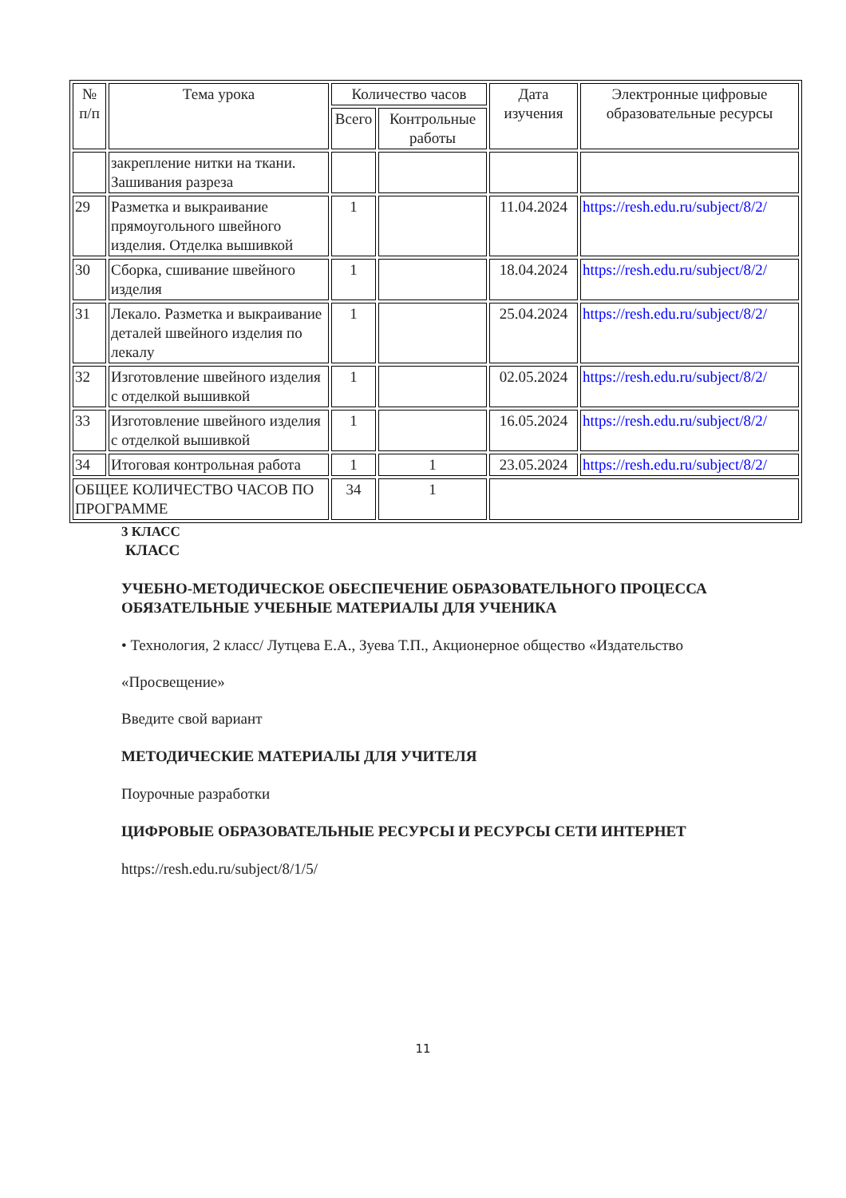| № п/п | Тема урока | Количество часов | | Дата изучения | Электронные цифровые образовательные ресурсы |
| --- | --- | --- | --- | --- | --- |
| | | Всего | Контрольные работы | | |
| | закрепление нитки на ткани. Зашивания разреза | | | | |
| 29 | Разметка и выкраивание прямоугольного швейного изделия. Отделка вышивкой | 1 | | 11.04.2024 | https://resh.edu.ru/subject/8/2/ |
| 30 | Сборка, сшивание швейного изделия | 1 | | 18.04.2024 | https://resh.edu.ru/subject/8/2/ |
| 31 | Лекало. Разметка и выкраивание деталей швейного изделия по лекалу | 1 | | 25.04.2024 | https://resh.edu.ru/subject/8/2/ |
| 32 | Изготовление швейного изделия с отделкой вышивкой | 1 | | 02.05.2024 | https://resh.edu.ru/subject/8/2/ |
| 33 | Изготовление швейного изделия с отделкой вышивкой | 1 | | 16.05.2024 | https://resh.edu.ru/subject/8/2/ |
| 34 | Итоговая контрольная работа | 1 | 1 | 23.05.2024 | https://resh.edu.ru/subject/8/2/ |
| ОБЩЕЕ КОЛИЧЕСТВО ЧАСОВ ПО ПРОГРАММЕ | | 34 | 1 | | |
3 КЛАСС
КЛАСС
УЧЕБНО-МЕТОДИЧЕСКОЕ ОБЕСПЕЧЕНИЕ ОБРАЗОВАТЕЛЬНОГО ПРОЦЕССА
ОБЯЗАТЕЛЬНЫЕ УЧЕБНЫЕ МАТЕРИАЛЫ ДЛЯ УЧЕНИКА
• Технология, 2 класс/ Лутцева Е.А., Зуева Т.П., Акционерное общество «Издательство
«Просвещение»
Введите свой вариант
МЕТОДИЧЕСКИЕ МАТЕРИАЛЫ ДЛЯ УЧИТЕЛЯ
Поурочные разработки
ЦИФРОВЫЕ ОБРАЗОВАТЕЛЬНЫЕ РЕСУРСЫ И РЕСУРСЫ СЕТИ ИНТЕРНЕТ
https://resh.edu.ru/subject/8/1/5/
11